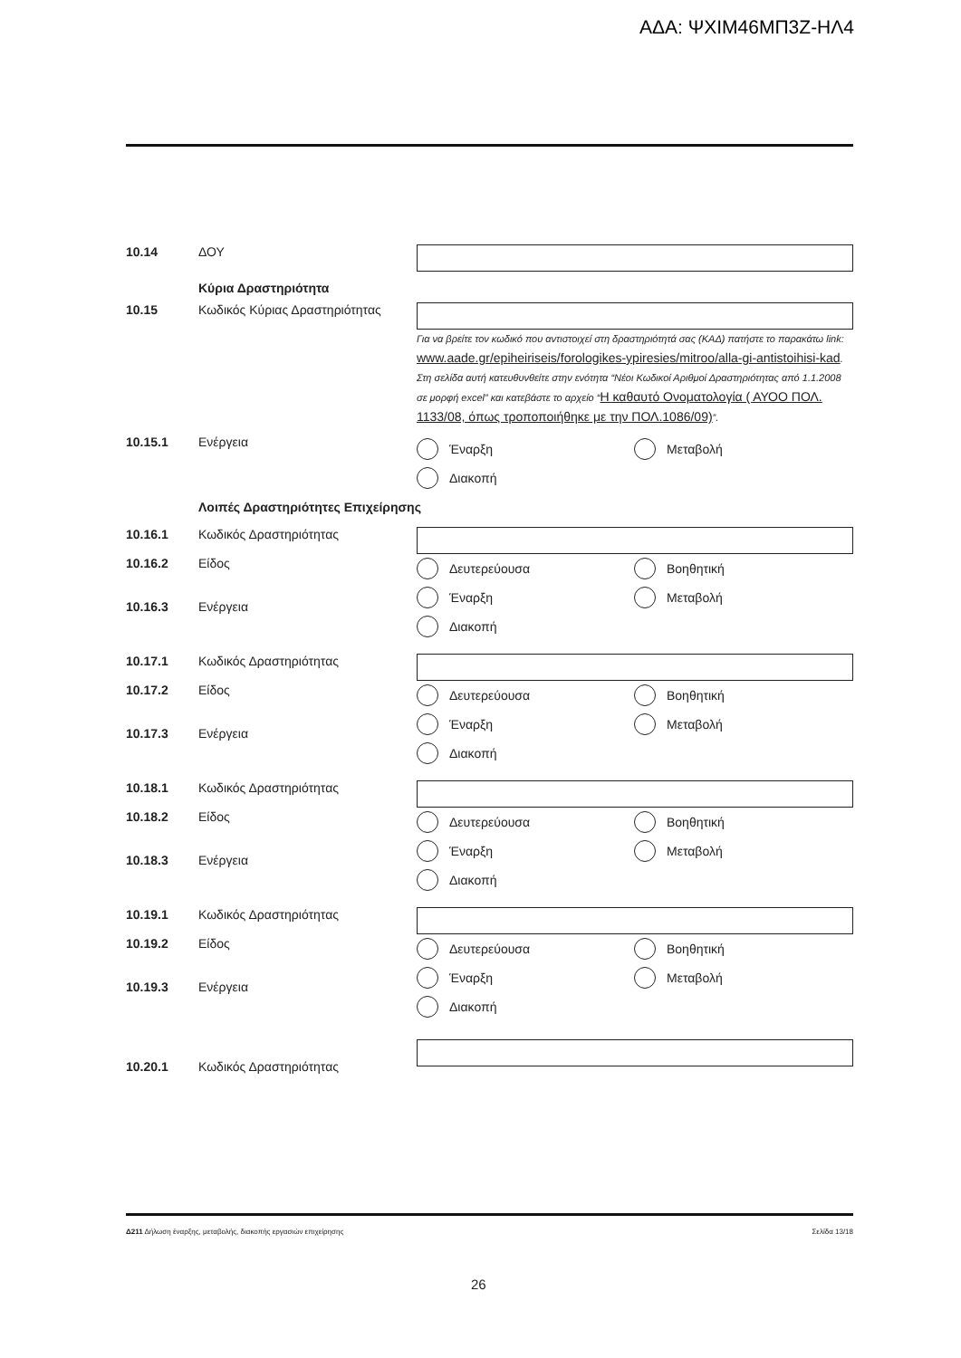ΑΔΑ: ΨΧΙΜ46ΜΠ3Ζ-ΗΛ4
10.14 ΔΟΥ
Κύρια Δραστηριότητα
10.15 Κωδικός Κύριας Δραστηριότητας
Για να βρείτε τον κωδικό που αντιστοιχεί στη δραστηριότητά σας (ΚΑΔ) πατήστε το παρακάτω link: www.aade.gr/epiheiriseis/forologikes-ypiresies/mitroo/alla-gi-antistoihisi-kad. Στη σελίδα αυτή κατευθυνθείτε στην ενότητα “Νέοι Κωδικοί Αριθμοί Δραστηριότητας από 1.1.2008 σε μορφή excel” και κατεβάστε το αρχείο “Η καθαυτό Ονοματολογία ( ΑΥΟΟ ΠΟΛ. 1133/08, όπως τροποποιήθηκε με την ΠΟΛ.1086/09)”.
10.15.1 Ενέργεια
Έναρξη
Μεταβολή
Διακοπή
Λοιπές Δραστηριότητες Επιχείρησης
10.16.1
10.16.2
10.16.3
Κωδικός Δραστηριότητας
Είδος
Ενέργεια
Δευτερεύουσα
Βοηθητική
Έναρξη
Μεταβολή
Διακοπή
10.17.1
10.17.2
10.17.3
Κωδικός Δραστηριότητας
Είδος
Ενέργεια
Δευτερεύουσα
Βοηθητική
Έναρξη
Μεταβολή
Διακοπή
10.18.1
10.18.2
10.18.3
Κωδικός Δραστηριότητας
Είδος
Ενέργεια
Δευτερεύουσα
Βοηθητική
Έναρξη
Μεταβολή
Διακοπή
10.19.1
10.19.2
10.19.3
Κωδικός Δραστηριότητας
Είδος
Ενέργεια
Δευτερεύουσα
Βοηθητική
Έναρξη
Μεταβολή
Διακοπή
10.20.1 Κωδικός Δραστηριότητας
Δ211 Δήλωση έναρξης, μεταβολής, διακοπής εργασιών επιχείρησης Σελίδα 13/18
26